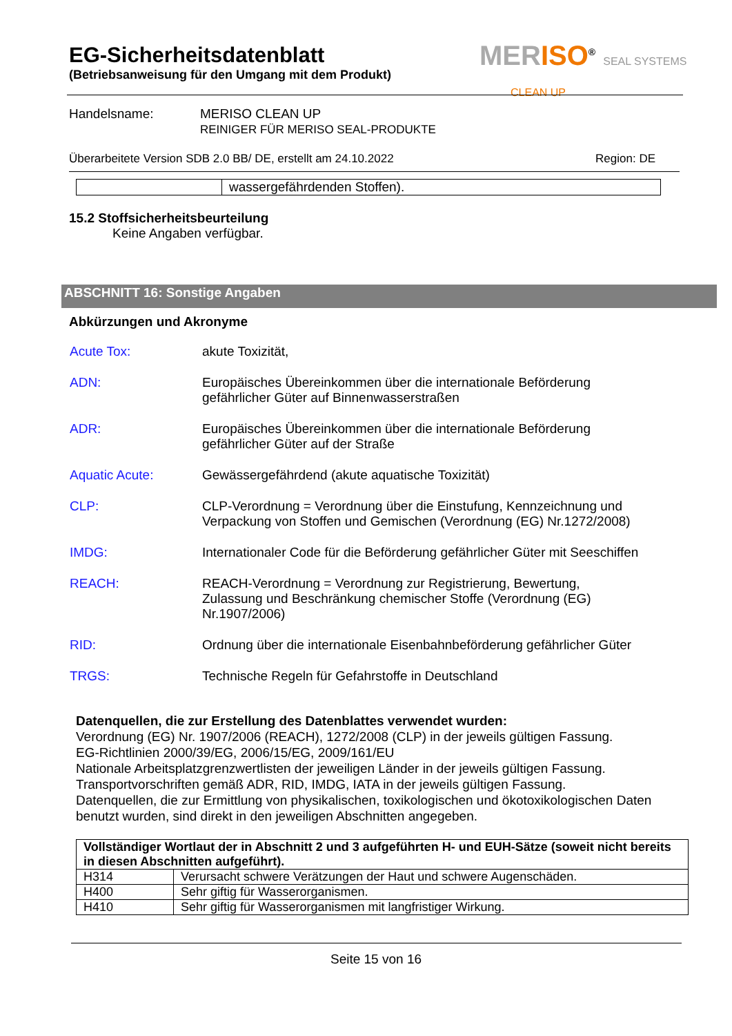MERISO<sup>®</sup> SEAL SYSTEMS
CLEAN UP
EG-Sicherheitsdatenblatt
(Betriebsanweisung für den Umgang mit dem Produkt)
Handelsname: MERISO CLEAN UP
REINIGER FÜR MERISO SEAL-PRODUKTE
Überarbeitete Version SDB 2.0 BB/ DE, erstellt am 24.10.2022 Region: DE
| | wassergefährdenden Stoffen). |
15.2 Stoffsicherheitsbeurteilung
Keine Angaben verfügbar.
ABSCHNITT 16: Sonstige Angaben
Abkürzungen und Akronyme
| Acute Tox: | akute Toxizität, |
| ADN: | Europäisches Übereinkommen über die internationale Beförderung gefährlicher Güter auf Binnenwasserstraßen |
| ADR: | Europäisches Übereinkommen über die internationale Beförderung gefährlicher Güter auf der Straße |
| Aquatic Acute: | Gewässergefährdend (akute aquatische Toxizität) |
| CLP: | CLP-Verordnung = Verordnung über die Einstufung, Kennzeichnung und Verpackung von Stoffen und Gemischen (Verordnung (EG) Nr.1272/2008) |
| IMDG: | Internationaler Code für die Beförderung gefährlicher Güter mit Seeschiffen |
| REACH: | REACH-Verordnung = Verordnung zur Registrierung, Bewertung, Zulassung und Beschränkung chemischer Stoffe (Verordnung (EG) Nr.1907/2006) |
| RID: | Ordnung über die internationale Eisenbahnbeförderung gefährlicher Güter |
| TRGS: | Technische Regeln für Gefahrstoffe in Deutschland |
Datenquellen, die zur Erstellung des Datenblattes verwendet wurden:
Verordnung (EG) Nr. 1907/2006 (REACH), 1272/2008 (CLP) in der jeweils gültigen Fassung.
EG-Richtlinien 2000/39/EG, 2006/15/EG, 2009/161/EU
Nationale Arbeitsplatzgrenzwertlisten der jeweiligen Länder in der jeweils gültigen Fassung.
Transportvorschriften gemäß ADR, RID, IMDG, IATA in der jeweils gültigen Fassung.
Datenquellen, die zur Ermittlung von physikalischen, toxikologischen und ökotoxikologischen Daten benutzt wurden, sind direkt in den jeweiligen Abschnitten angegeben.
| Vollständiger Wortlaut der in Abschnitt 2 und 3 aufgeführten H- und EUH-Sätze (soweit nicht bereits in diesen Abschnitten aufgeführt). | |
| --- | --- |
| H314 | Verursacht schwere Verätzungen der Haut und schwere Augenschäden. |
| H400 | Sehr giftig für Wasserorganismen. |
| H410 | Sehr giftig für Wasserorganismen mit langfristiger Wirkung. |
Seite 15 von 16